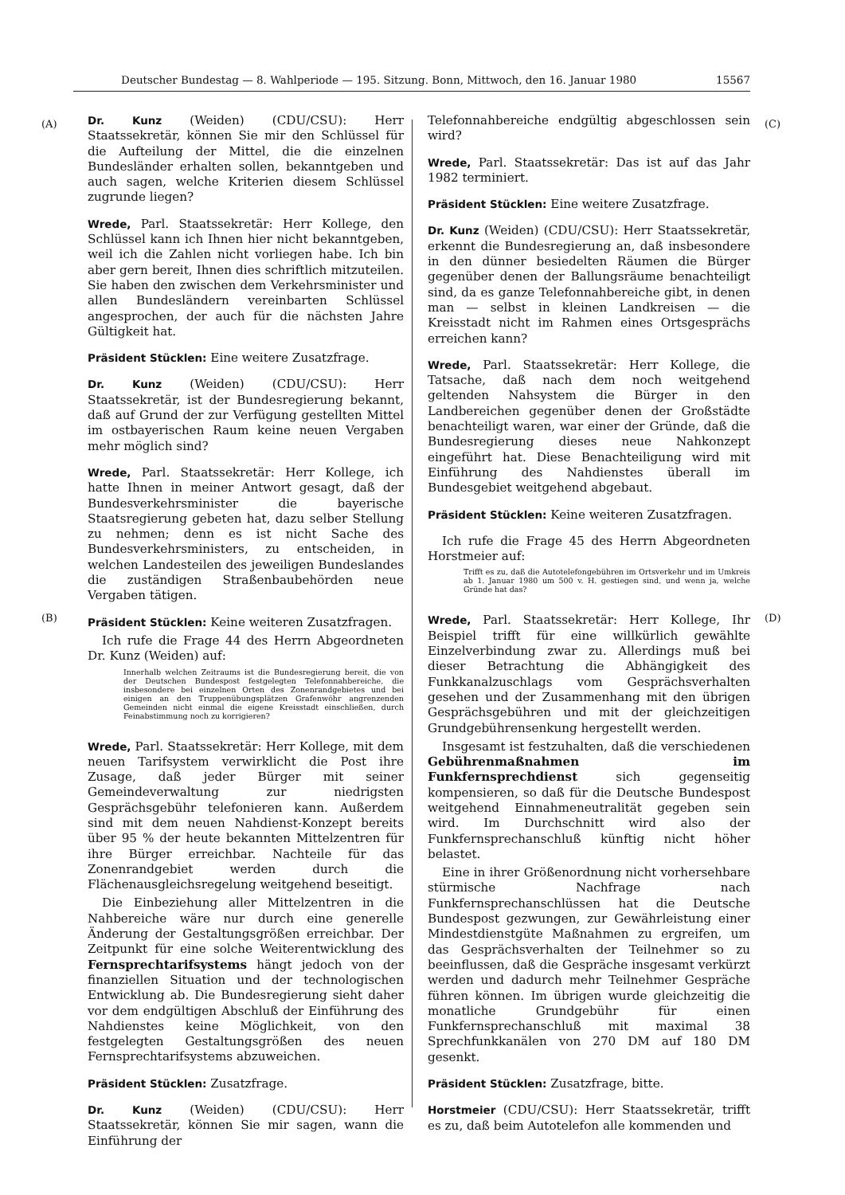Deutscher Bundestag — 8. Wahlperiode — 195. Sitzung. Bonn, Mittwoch, den 16. Januar 1980 15567
(A) (C)
(B) (D)
Dr. Kunz (Weiden) (CDU/CSU): Herr Staatssekretär, können Sie mir den Schlüssel für die Aufteilung der Mittel, die die einzelnen Bundesländer erhalten sollen, bekanntgeben und auch sagen, welche Kriterien diesem Schlüssel zugrunde liegen?
Wrede, Parl. Staatssekretär: Herr Kollege, den Schlüssel kann ich Ihnen hier nicht bekanntgeben, weil ich die Zahlen nicht vorliegen habe. Ich bin aber gern bereit, Ihnen dies schriftlich mitzuteilen. Sie haben den zwischen dem Verkehrsminister und allen Bundesländern vereinbarten Schlüssel angesprochen, der auch für die nächsten Jahre Gültigkeit hat.
Präsident Stücklen: Eine weitere Zusatzfrage.
Dr. Kunz (Weiden) (CDU/CSU): Herr Staatssekretär, ist der Bundesregierung bekannt, daß auf Grund der zur Verfügung gestellten Mittel im ostbayerischen Raum keine neuen Vergaben mehr möglich sind?
Wrede, Parl. Staatssekretär: Herr Kollege, ich hatte Ihnen in meiner Antwort gesagt, daß der Bundesverkehrsminister die bayerische Staatsregierung gebeten hat, dazu selber Stellung zu nehmen; denn es ist nicht Sache des Bundesverkehrsministers, zu entscheiden, in welchen Landesteilen des jeweiligen Bundeslandes die zuständigen Straßenbaubehörden neue Vergaben tätigen.
Präsident Stücklen: Keine weiteren Zusatzfragen.
Ich rufe die Frage 44 des Herrn Abgeordneten Dr. Kunz (Weiden) auf:
Innerhalb welchen Zeitraums ist die Bundesregierung bereit, die von der Deutschen Bundespost festgelegten Telefonnahbereiche, die insbesondere bei einzelnen Orten des Zonenrandgebietes und bei einigen an den Truppenübungsplätzen Grafenwöhr angrenzenden Gemeinden nicht einmal die eigene Kreisstadt einschließen, durch Feinabstimmung noch zu korrigieren?
Wrede, Parl. Staatssekretär: Herr Kollege, mit dem neuen Tarifsystem verwirklicht die Post ihre Zusage, daß jeder Bürger mit seiner Gemeindeverwaltung zur niedrigsten Gesprächsgebühr telefonieren kann. Außerdem sind mit dem neuen Nahdienst-Konzept bereits über 95 % der heute bekannten Mittelzentren für ihre Bürger erreichbar. Nachteile für das Zonenrandgebiet werden durch die Flächenausgleichsregelung weitgehend beseitigt.
Die Einbeziehung aller Mittelzentren in die Nahbereiche wäre nur durch eine generelle Änderung der Gestaltungsgrößen erreichbar. Der Zeitpunkt für eine solche Weiterentwicklung des Fernsprechtarifsystems hängt jedoch von der finanziellen Situation und der technologischen Entwicklung ab. Die Bundesregierung sieht daher vor dem endgültigen Abschluß der Einführung des Nahdienstes keine Möglichkeit, von den festgelegten Gestaltungsgrößen des neuen Fernsprechtarifsystems abzuweichen.
Präsident Stücklen: Zusatzfrage.
Dr. Kunz (Weiden) (CDU/CSU): Herr Staatssekretär, können Sie mir sagen, wann die Einführung der
Telefonnahbereiche endgültig abgeschlossen sein wird?
Wrede, Parl. Staatssekretär: Das ist auf das Jahr 1982 terminiert.
Präsident Stücklen: Eine weitere Zusatzfrage.
Dr. Kunz (Weiden) (CDU/CSU): Herr Staatssekretär, erkennt die Bundesregierung an, daß insbesondere in den dünner besiedelten Räumen die Bürger gegenüber denen der Ballungsräume benachteiligt sind, da es ganze Telefonnahbereiche gibt, in denen man — selbst in kleinen Landkreisen — die Kreisstadt nicht im Rahmen eines Ortsgesprächs erreichen kann?
Wrede, Parl. Staatssekretär: Herr Kollege, die Tatsache, daß nach dem noch weitgehend geltenden Nahsystem die Bürger in den Landbereichen gegenüber denen der Großstädte benachteiligt waren, war einer der Gründe, daß die Bundesregierung dieses neue Nahkonzept eingeführt hat. Diese Benachteiligung wird mit Einführung des Nahdienstes überall im Bundesgebiet weitgehend abgebaut.
Präsident Stücklen: Keine weiteren Zusatzfragen.
Ich rufe die Frage 45 des Herrn Abgeordneten Horstmeier auf:
Trifft es zu, daß die Autotelefongebühren im Ortsverkehr und im Umkreis ab 1. Januar 1980 um 500 v. H. gestiegen sind, und wenn ja, welche Gründe hat das?
Wrede, Parl. Staatssekretär: Herr Kollege, Ihr Beispiel trifft für eine willkürlich gewählte Einzelverbindung zwar zu. Allerdings muß bei dieser Betrachtung die Abhängigkeit des Funkkanalzuschlags vom Gesprächsverhalten gesehen und der Zusammenhang mit den übrigen Gesprächsgebühren und mit der gleichzeitigen Grundgebührensenkung hergestellt werden.
Insgesamt ist festzuhalten, daß die verschiedenen Gebührenmaßnahmen im Funkfernsprechdienst sich gegenseitig kompensieren, so daß für die Deutsche Bundespost weitgehend Einnahmeneutralität gegeben sein wird. Im Durchschnitt wird also der Funkfernsprechanschluß künftig nicht höher belastet.
Eine in ihrer Größenordnung nicht vorhersehbare stürmische Nachfrage nach Funkfernsprechanschlüssen hat die Deutsche Bundespost gezwungen, zur Gewährleistung einer Mindestdienstgüte Maßnahmen zu ergreifen, um das Gesprächsverhalten der Teilnehmer so zu beeinflussen, daß die Gespräche insgesamt verkürzt werden und dadurch mehr Teilnehmer Gespräche führen können. Im übrigen wurde gleichzeitig die monatliche Grundgebühr für einen Funkfernsprechanschluß mit maximal 38 Sprechfunkkanälen von 270 DM auf 180 DM gesenkt.
Präsident Stücklen: Zusatzfrage, bitte.
Horstmeier (CDU/CSU): Herr Staatssekretär, trifft es zu, daß beim Autotelefon alle kommenden und